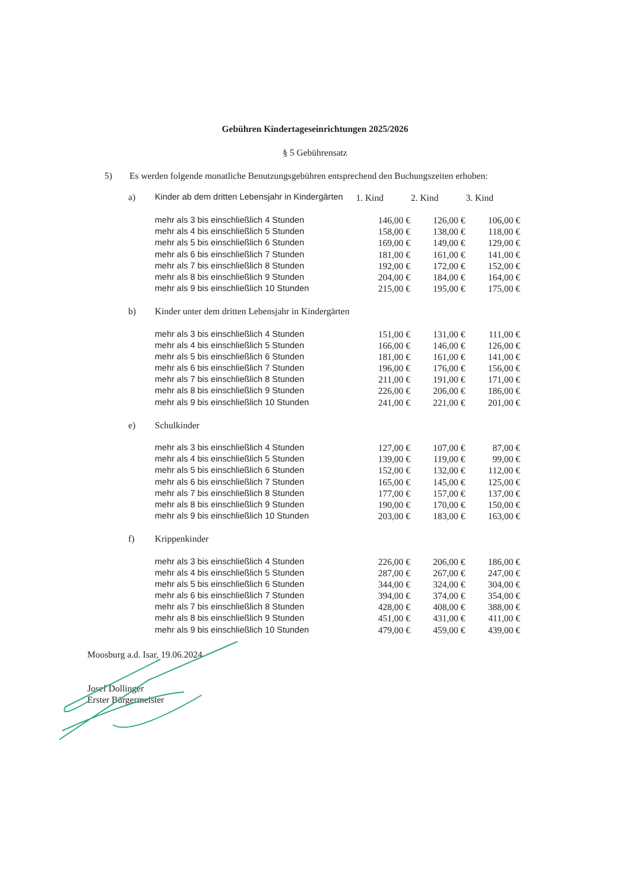Gebühren Kindertageseinrichtungen 2025/2026
§ 5 Gebührensatz
5) Es werden folgende monatliche Benutzungsgebühren entsprechend den Buchungszeiten erhoben:
| a) | Kinder ab dem dritten Lebensjahr in Kindergärten | 1. Kind | 2. Kind | 3. Kind |
| | mehr als 3 bis einschließlich 4 Stunden | 146,00 € | 126,00 € | 106,00 € |
| | mehr als 4 bis einschließlich 5 Stunden | 158,00 € | 138,00 € | 118,00 € |
| | mehr als 5 bis einschließlich 6 Stunden | 169,00 € | 149,00 € | 129,00 € |
| | mehr als 6 bis einschließlich 7 Stunden | 181,00 € | 161,00 € | 141,00 € |
| | mehr als 7 bis einschließlich 8 Stunden | 192,00 € | 172,00 € | 152,00 € |
| | mehr als 8 bis einschließlich 9 Stunden | 204,00 € | 184,00 € | 164,00 € |
| | mehr als 9 bis einschließlich 10 Stunden | 215,00 € | 195,00 € | 175,00 € |
| b) | Kinder unter dem dritten Lebensjahr in Kindergärten | | | |
| | mehr als 3 bis einschließlich 4 Stunden | 151,00 € | 131,00 € | 111,00 € |
| | mehr als 4 bis einschließlich 5 Stunden | 166,00 € | 146,00 € | 126,00 € |
| | mehr als 5 bis einschließlich 6 Stunden | 181,00 € | 161,00 € | 141,00 € |
| | mehr als 6 bis einschließlich 7 Stunden | 196,00 € | 176,00 € | 156,00 € |
| | mehr als 7 bis einschließlich 8 Stunden | 211,00 € | 191,00 € | 171,00 € |
| | mehr als 8 bis einschließlich 9 Stunden | 226,00 € | 206,00 € | 186,00 € |
| | mehr als 9 bis einschließlich 10 Stunden | 241,00 € | 221,00 € | 201,00 € |
| e) | Schulkinder | | | |
| | mehr als 3 bis einschließlich 4 Stunden | 127,00 € | 107,00 € | 87,00 € |
| | mehr als 4 bis einschließlich 5 Stunden | 139,00 € | 119,00 € | 99,00 € |
| | mehr als 5 bis einschließlich 6 Stunden | 152,00 € | 132,00 € | 112,00 € |
| | mehr als 6 bis einschließlich 7 Stunden | 165,00 € | 145,00 € | 125,00 € |
| | mehr als 7 bis einschließlich 8 Stunden | 177,00 € | 157,00 € | 137,00 € |
| | mehr als 8 bis einschließlich 9 Stunden | 190,00 € | 170,00 € | 150,00 € |
| | mehr als 9 bis einschließlich 10 Stunden | 203,00 € | 183,00 € | 163,00 € |
| f) | Krippenkinder | | | |
| | mehr als 3 bis einschließlich 4 Stunden | 226,00 € | 206,00 € | 186,00 € |
| | mehr als 4 bis einschließlich 5 Stunden | 287,00 € | 267,00 € | 247,00 € |
| | mehr als 5 bis einschließlich 6 Stunden | 344,00 € | 324,00 € | 304,00 € |
| | mehr als 6 bis einschließlich 7 Stunden | 394,00 € | 374,00 € | 354,00 € |
| | mehr als 7 bis einschließlich 8 Stunden | 428,00 € | 408,00 € | 388,00 € |
| | mehr als 8 bis einschließlich 9 Stunden | 451,00 € | 431,00 € | 411,00 € |
| | mehr als 9 bis einschließlich 10 Stunden | 479,00 € | 459,00 € | 439,00 € |
Moosburg a.d. Isar, 19.06.2024
Josef Dollinger
Erster Bürgermeister